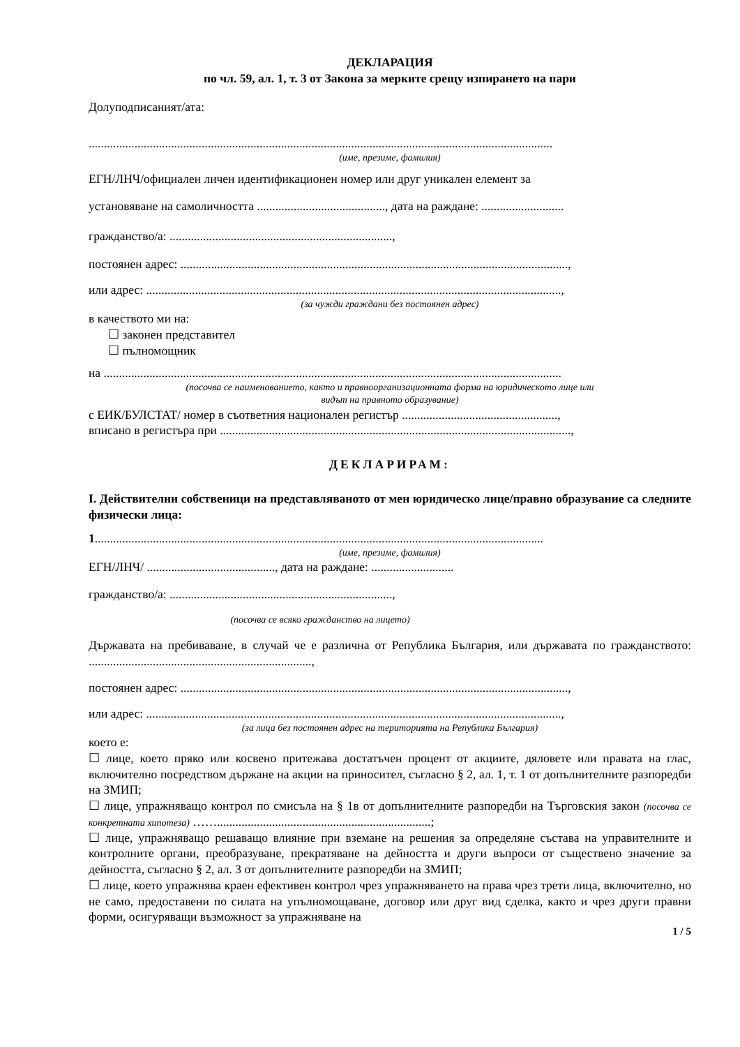ДЕКЛАРАЦИЯ
по чл. 59, ал. 1, т. 3 от Закона за мерките срещу изпирането на пари
Долуподписаният/ата:
........................................................................................................................................................
(име, презиме, фамилия)
ЕГН/ЛНЧ/официален личен идентификационен номер или друг уникален елемент за
установяване на самоличността .........................................., дата на раждане: ...........................
гражданство/а: .........................................................................,
постоянен адрес: ...............................................................................................................................,
или адрес: ........................................................................................................................................,
(за чужди граждани без постоянен адрес)
в качеството ми на:
☐ законен представител
☐ пълномощник
на ......................................................................................................................................................
(посочва се наименованието, както и правноорганизационната форма на юридическото лице или
видът на правното образувание)
с ЕИК/БУЛСТАТ/ номер в съответния национален регистър ...................................................,
вписано в регистъра при ...................................................................................................................,
ДЕКЛАРИРАМ:
I. Действителни собственици на представляваното от мен юридическо лице/правно образувание са следните физически лица:
1...................................................................................................................................................
(име, презиме, фамилия)
ЕГН/ЛНЧ/ .........................................., дата на раждане: ...........................
гражданство/а: .........................................................................,
(посочва се всяко гражданство на лицето)
Държавата на пребиваване, в случай че е различна от Република България, или държавата по гражданството: .........................................................................,
постоянен адрес: ...............................................................................................................................,
или адрес: ........................................................................................................................................,
(за лица без постоянен адрес на територията на Република България)
което е:
☐ лице, което пряко или косвено притежава достатъчен процент от акциите, дяловете или правата на глас, включително посредством държане на акции на приносител, съгласно § 2, ал. 1, т. 1 от допълнителните разпоредби на ЗМИП;
☐ лице, упражняващо контрол по смисъла на § 1в от допълнителните разпоредби на Търговския закон (посочва се конкретната хипотеза) ……......................................................................;
☐ лице, упражняващо решаващо влияние при вземане на решения за определяне състава на управителните и контролните органи, преобразуване, прекратяване на дейността и други въпроси от съществено значение за дейността, съгласно § 2, ал. 3 от допълнителните разпоредби на ЗМИП;
☐ лице, което упражнява краен ефективен контрол чрез упражняването на права чрез трети лица, включително, но не само, предоставени по силата на упълномощаване, договор или друг вид сделка, както и чрез други правни форми, осигуряващи възможност за упражняване на
1 / 5